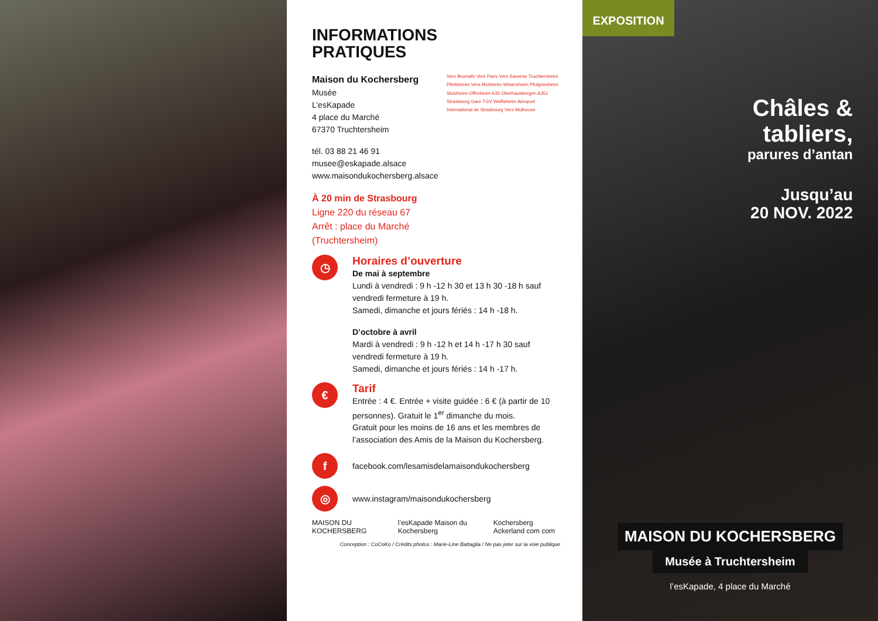INFORMATIONS
PRATIQUES
Maison du Kochersberg
Musée
L’esKapade
4 place du Marché
67370 Truchtersheim
tél. 03 88 21 46 91
musee@eskapade.alsace
www.maisondukochersberg.alsace
À 20 min de Strasbourg
Ligne 220 du réseau 67
Arrêt : place du Marché
(Truchtersheim)
Vers Brumath Vers Paris Vers Saverne Truchtersheim Pfettisheim Vers Molsheim Wiwersheim Pfulgriesheim Stutzheim-Offenheim A35 Oberhausbergen A351 Strasbourg Gare TGV Wolfisheim Aéroport International de Strasbourg Vers Mulhouse
◷
Horaires d’ouverture
De mai à septembre
Lundi à vendredi : 9 h -12 h 30 et 13 h 30 -18 h sauf vendredi fermeture à 19 h.
Samedi, dimanche et jours fériés : 14 h -18 h.
D’octobre à avril
Mardi à vendredi : 9 h -12 h et 14 h -17 h 30 sauf vendredi fermeture à 19 h.
Samedi, dimanche et jours fériés : 14 h -17 h.
€
Tarif
Entrée : 4 €. Entrée + visite guidée : 6 € (à partir de 10 personnes). Gratuit le 1<sup>er</sup> dimanche du mois.
Gratuit pour les moins de 16 ans et les membres de l’association des Amis de la Maison du Kochersberg.
f
facebook.com/lesamisdelamaisondukochersberg
◎
www.instagram/maisondukochersberg
MAISON DU KOCHERSBERG l’esKapade Maison du Kochersberg Kochersberg Ackerland com com
Conception : CoCoKo / Crédits photos : Marie-Line Battaglia / Ne pas jeter sur la voie publique
EXPOSITION
Châles &
tabliers,
parures d’antan
Jusqu’au
20 NOV. 2022
MAISON DU KOCHERSBERG
Musée à Truchtersheim
l’esKapade, 4 place du Marché